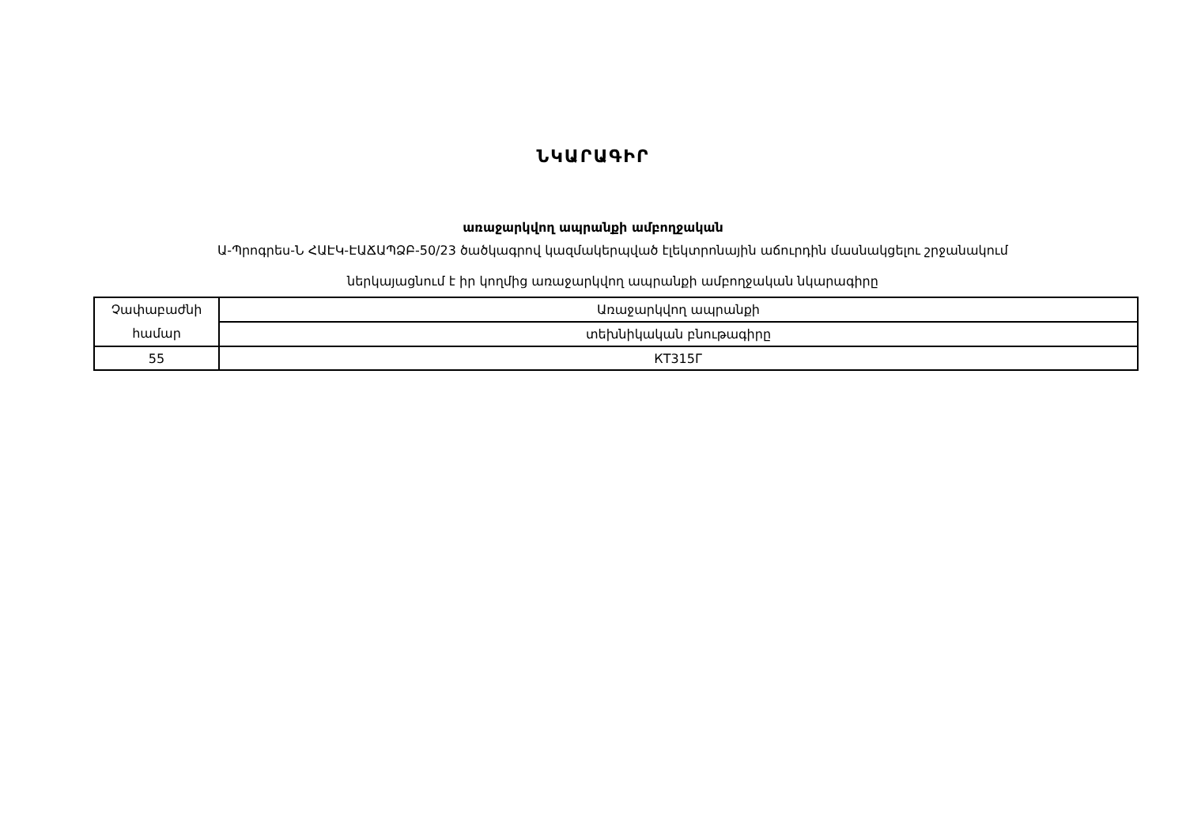ՆԿԱՐԱԳԻՐ
առաջարկվող ապրանքի ամբողջական
Ա-Պրոգրես-Ն ՀԱԷԿ-ԷԱՃԱՊՁԲ-50/23 ծածկագրով կազմակերպված էլեկտրոնային աճուրդին մասնակցելու շրջանակում
ներկայացնում է իր կողմից առաջարկվող ապրանքի ամբողջական նկարագիրը
| Չափաբաժնի համար | Առաջարկվող ապրանքի |
| | տեխնիկական բնութագիրը |
| 55 | КТ315Г |